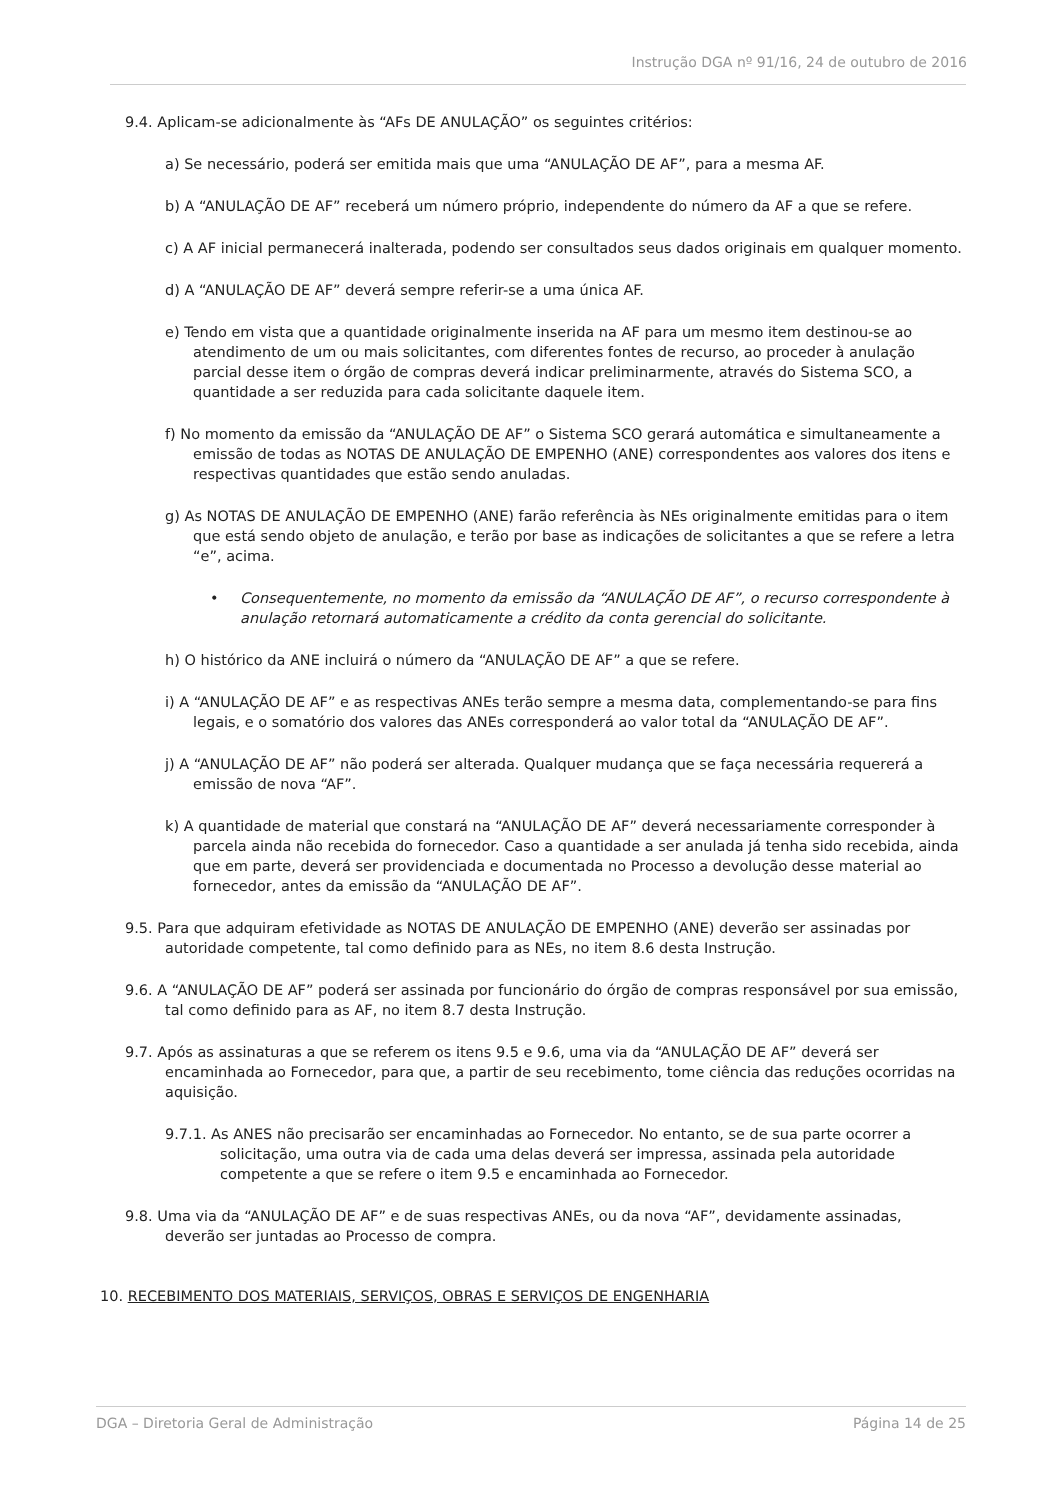Instrução DGA nº 91/16, 24 de outubro de 2016
9.4. Aplicam-se adicionalmente às “AFs DE ANULAÇÃO” os seguintes critérios:
a) Se necessário, poderá ser emitida mais que uma “ANULAÇÃO DE AF”, para a mesma AF.
b) A “ANULAÇÃO DE AF” receberá um número próprio, independente do número da AF a que se refere.
c) A AF inicial permanecerá inalterada, podendo ser consultados seus dados originais em qualquer momento.
d) A “ANULAÇÃO DE AF” deverá sempre referir-se a uma única AF.
e) Tendo em vista que a quantidade originalmente inserida na AF para um mesmo item destinou-se ao atendimento de um ou mais solicitantes, com diferentes fontes de recurso, ao proceder à anulação parcial desse item o órgão de compras deverá indicar preliminarmente, através do Sistema SCO, a quantidade a ser reduzida para cada solicitante daquele item.
f) No momento da emissão da “ANULAÇÃO DE AF” o Sistema SCO gerará automática e simultaneamente a emissão de todas as NOTAS DE ANULAÇÃO DE EMPENHO (ANE) correspondentes aos valores dos itens e respectivas quantidades que estão sendo anuladas.
g) As NOTAS DE ANULAÇÃO DE EMPENHO (ANE) farão referência às NEs originalmente emitidas para o item que está sendo objeto de anulação, e terão por base as indicações de solicitantes a que se refere a letra “e”, acima.
• Consequentemente, no momento da emissão da “ANULAÇÃO DE AF”, o recurso correspondente à anulação retornará automaticamente a crédito da conta gerencial do solicitante.
h) O histórico da ANE incluirá o número da “ANULAÇÃO DE AF” a que se refere.
i) A “ANULAÇÃO DE AF” e as respectivas ANEs terão sempre a mesma data, complementando-se para fins legais, e o somatório dos valores das ANEs corresponderá ao valor total da “ANULAÇÃO DE AF”.
j) A “ANULAÇÃO DE AF” não poderá ser alterada. Qualquer mudança que se faça necessária requererá a emissão de nova “AF”.
k) A quantidade de material que constará na “ANULAÇÃO DE AF” deverá necessariamente corresponder à parcela ainda não recebida do fornecedor. Caso a quantidade a ser anulada já tenha sido recebida, ainda que em parte, deverá ser providenciada e documentada no Processo a devolução desse material ao fornecedor, antes da emissão da “ANULAÇÃO DE AF”.
9.5. Para que adquiram efetividade as NOTAS DE ANULAÇÃO DE EMPENHO (ANE) deverão ser assinadas por autoridade competente, tal como definido para as NEs, no item 8.6 desta Instrução.
9.6. A “ANULAÇÃO DE AF” poderá ser assinada por funcionário do órgão de compras responsável por sua emissão, tal como definido para as AF, no item 8.7 desta Instrução.
9.7. Após as assinaturas a que se referem os itens 9.5 e 9.6, uma via da “ANULAÇÃO DE AF” deverá ser encaminhada ao Fornecedor, para que, a partir de seu recebimento, tome ciência das reduções ocorridas na aquisição.
9.7.1. As ANES não precisarão ser encaminhadas ao Fornecedor. No entanto, se de sua parte ocorrer a solicitação, uma outra via de cada uma delas deverá ser impressa, assinada pela autoridade competente a que se refere o item 9.5 e encaminhada ao Fornecedor.
9.8. Uma via da “ANULAÇÃO DE AF” e de suas respectivas ANEs, ou da nova “AF”, devidamente assinadas, deverão ser juntadas ao Processo de compra.
10. RECEBIMENTO DOS MATERIAIS, SERVIÇOS, OBRAS E SERVIÇOS DE ENGENHARIA
DGA – Diretoria Geral de Administração Página 14 de 25